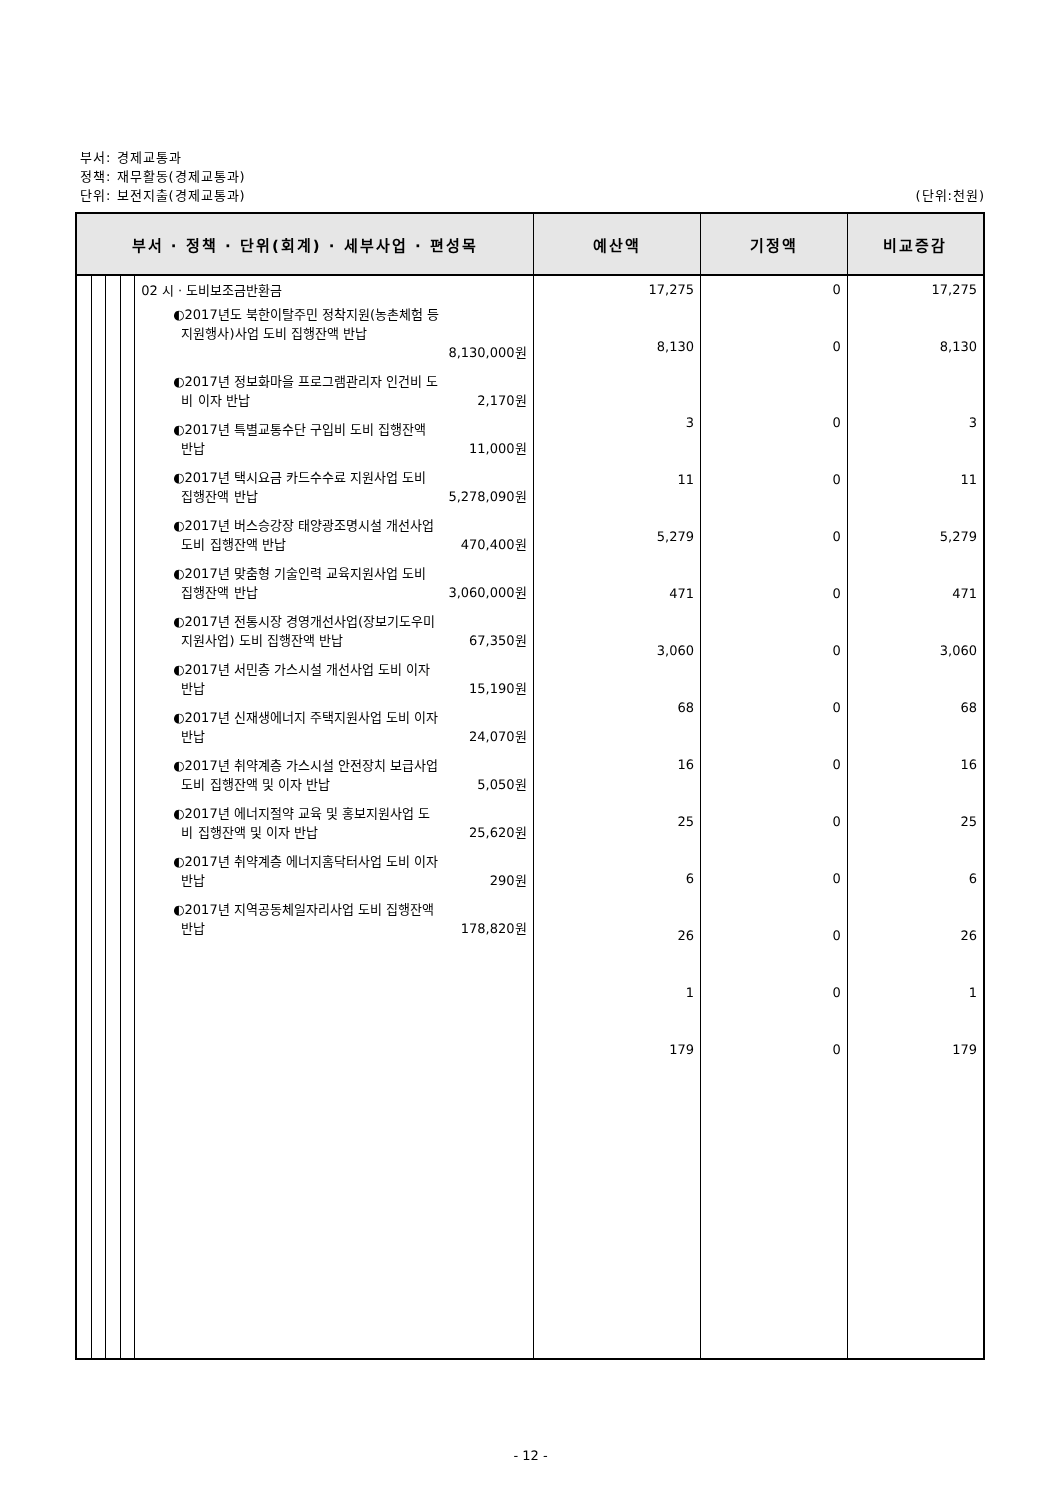부서: 경제교통과
정책: 재무활동(경제교통과)
단위: 보전지출(경제교통과) (단위:천원)
| 부서 · 정책 · 단위(회계) · 세부사업 · 편성목 | | | | | 예산액 | 기정액 | 비교증감 |
| --- | --- | --- | --- | --- | --- | --- | --- |
| | | | | 02 시 · 도비보조금반환금 ◐2017년도 북한이탈주민 정착지원(농촌체험 등 지원행사)사업 도비 집행잔액 반납 8,130,000원 ◐2017년 정보화마을 프로그램관리자 인건비 도 비 이자 반납 2,170원 ◐2017년 특별교통수단 구입비 도비 집행잔액 반납 11,000원 ◐2017년 택시요금 카드수수료 지원사업 도비 집행잔액 반납 5,278,090원 ◐2017년 버스승강장 태양광조명시설 개선사업 도비 집행잔액 반납 470,400원 ◐2017년 맞춤형 기술인력 교육지원사업 도비 집행잔액 반납 3,060,000원 ◐2017년 전통시장 경영개선사업(장보기도우미 지원사업) 도비 집행잔액 반납 67,350원 ◐2017년 서민층 가스시설 개선사업 도비 이자 반납 15,190원 ◐2017년 신재생에너지 주택지원사업 도비 이자 반납 24,070원 ◐2017년 취약계층 가스시설 안전장치 보급사업 도비 집행잔액 및 이자 반납 5,050원 ◐2017년 에너지절약 교육 및 홍보지원사업 도 비 집행잔액 및 이자 반납 25,620원 ◐2017년 취약계층 에너지홈닥터사업 도비 이자 반납 290원 ◐2017년 지역공동체일자리사업 도비 집행잔액 반납 178,820원 | 17,275 8,130 3 11 5,279 471 3,060 68 16 25 6 26 1 179 | 0 0 0 0 0 0 0 0 0 0 0 0 0 0 | 17,275 8,130 3 11 5,279 471 3,060 68 16 25 6 26 1 179 |
- 12 -